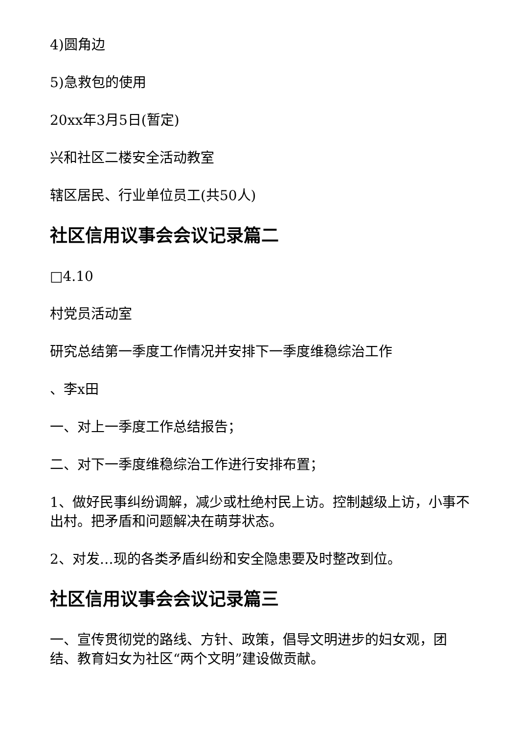4)圆角边
5)急救包的使用
20xx年3月5日(暂定)
兴和社区二楼安全活动教室
辖区居民、行业单位员工(共50人)
社区信用议事会会议记录篇二
□4.10
村党员活动室
研究总结第一季度工作情况并安排下一季度维稳综治工作
、李x田
一、对上一季度工作总结报告；
二、对下一季度维稳综治工作进行安排布置；
1、做好民事纠纷调解，减少或杜绝村民上访。控制越级上访，小事不出村。把矛盾和问题解决在萌芽状态。
2、对发…现的各类矛盾纠纷和安全隐患要及时整改到位。
社区信用议事会会议记录篇三
一、宣传贯彻党的路线、方针、政策，倡导文明进步的妇女观，团结、教育妇女为社区“两个文明”建设做贡献。